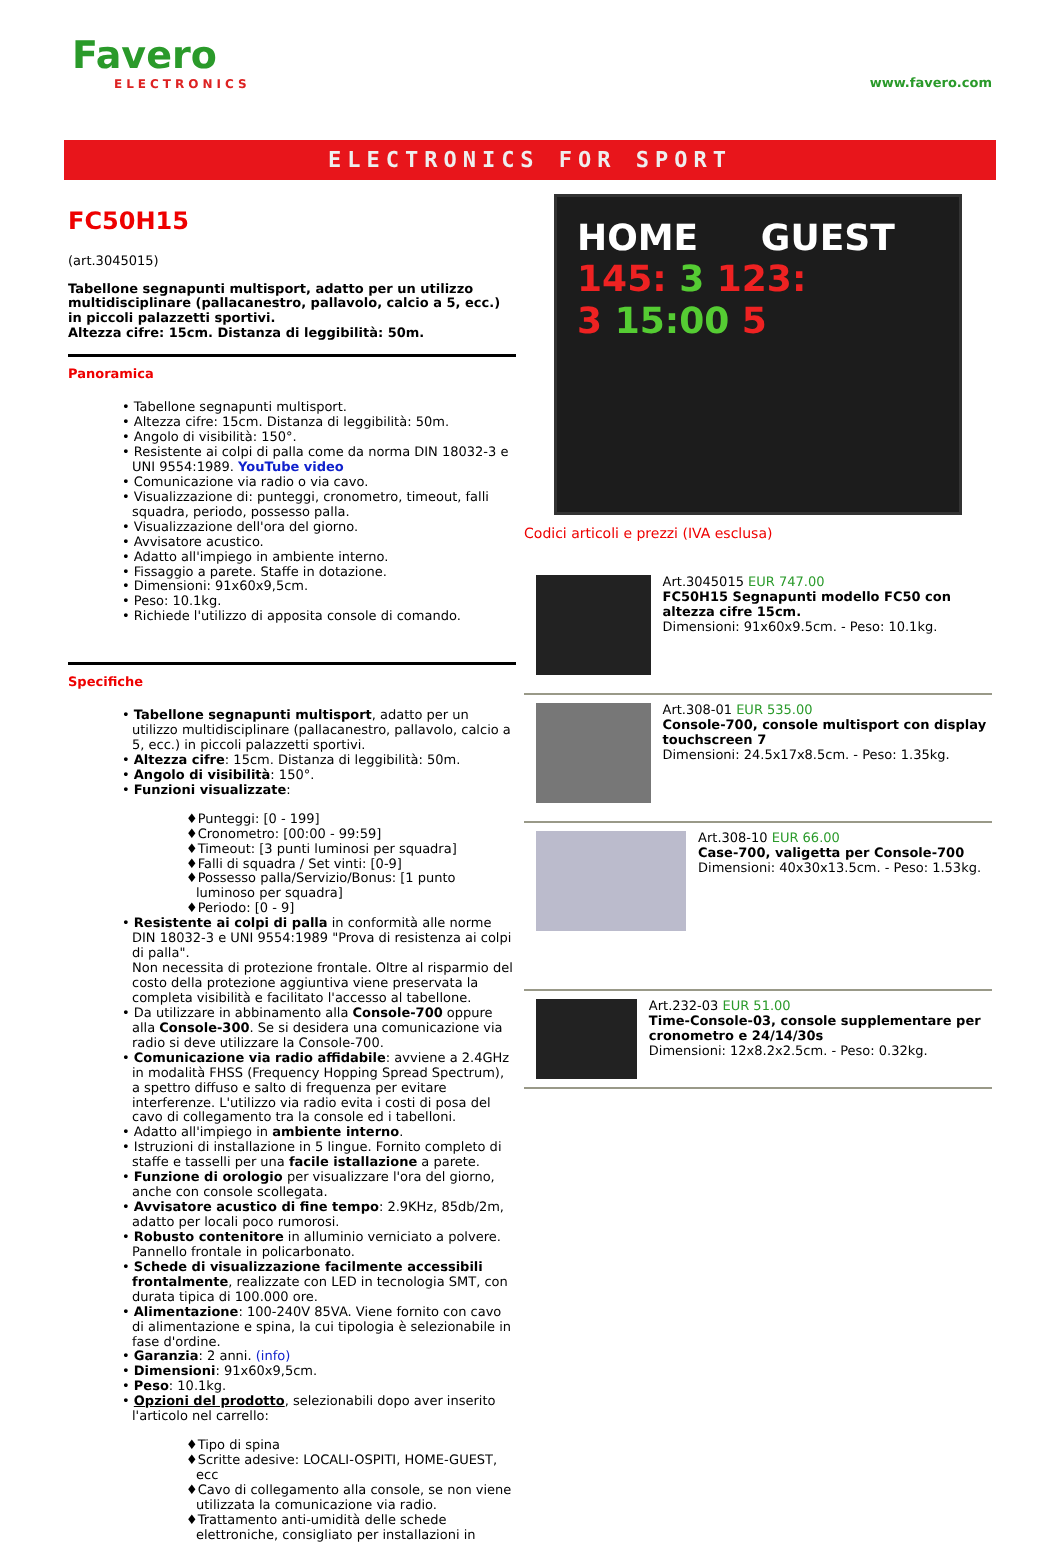Favero
ELECTRONICS
www.favero.com
ELECTRONICS FOR SPORT
FC50H15
(art.3045015)
Tabellone segnapunti multisport, adatto per un utilizzo multidisciplinare (pallacanestro, pallavolo, calcio a 5, ecc.) in piccoli palazzetti sportivi.
Altezza cifre: 15cm. Distanza di leggibilità: 50m.
Panoramica
• Tabellone segnapunti multisport.
• Altezza cifre: 15cm. Distanza di leggibilità: 50m.
• Angolo di visibilità: 150°.
• Resistente ai colpi di palla come da norma DIN 18032-3 e UNI 9554:1989. YouTube video
• Comunicazione via radio o via cavo.
• Visualizzazione di: punteggi, cronometro, timeout, falli squadra, periodo, possesso palla.
• Visualizzazione dell'ora del giorno.
• Avvisatore acustico.
• Adatto all'impiego in ambiente interno.
• Fissaggio a parete. Staffe in dotazione.
• Dimensioni: 91x60x9,5cm.
• Peso: 10.1kg.
• Richiede l'utilizzo di apposita console di comando.
Specifiche
• Tabellone segnapunti multisport, adatto per un utilizzo multidisciplinare (pallacanestro, pallavolo, calcio a 5, ecc.) in piccoli palazzetti sportivi.
• Altezza cifre: 15cm. Distanza di leggibilità: 50m.
• Angolo di visibilità: 150°.
• Funzioni visualizzate:
♦Punteggi: [0 - 199]
♦Cronometro: [00:00 - 99:59]
♦Timeout: [3 punti luminosi per squadra]
♦Falli di squadra / Set vinti: [0-9]
♦Possesso palla/Servizio/Bonus: [1 punto luminoso per squadra]
♦Periodo: [0 - 9]
• Resistente ai colpi di palla in conformità alle norme DIN 18032-3 e UNI 9554:1989 "Prova di resistenza ai colpi di palla".
Non necessita di protezione frontale. Oltre al risparmio del costo della protezione aggiuntiva viene preservata la completa visibilità e facilitato l'accesso al tabellone.
• Da utilizzare in abbinamento alla Console-700 oppure alla Console-300. Se si desidera una comunicazione via radio si deve utilizzare la Console-700.
• Comunicazione via radio affidabile: avviene a 2.4GHz in modalità FHSS (Frequency Hopping Spread Spectrum), a spettro diffuso e salto di frequenza per evitare interferenze. L'utilizzo via radio evita i costi di posa del cavo di collegamento tra la console ed i tabelloni.
• Adatto all'impiego in ambiente interno.
• Istruzioni di installazione in 5 lingue. Fornito completo di staffe e tasselli per una facile istallazione a parete.
• Funzione di orologio per visualizzare l'ora del giorno, anche con console scollegata.
• Avvisatore acustico di fine tempo: 2.9KHz, 85db/2m, adatto per locali poco rumorosi.
• Robusto contenitore in alluminio verniciato a polvere. Pannello frontale in policarbonato.
• Schede di visualizzazione facilmente accessibili frontalmente, realizzate con LED in tecnologia SMT, con durata tipica di 100.000 ore.
• Alimentazione: 100-240V 85VA. Viene fornito con cavo di alimentazione e spina, la cui tipologia è selezionabile in fase d'ordine.
• Garanzia: 2 anni. (info)
• Dimensioni: 91x60x9,5cm.
• Peso: 10.1kg.
• Opzioni del prodotto, selezionabili dopo aver inserito l'articolo nel carrello:
♦Tipo di spina
♦Scritte adesive: LOCALI-OSPITI, HOME-GUEST, ecc
♦Cavo di collegamento alla console, se non viene utilizzata la comunicazione via radio.
♦Trattamento anti-umidità delle schede elettroniche, consigliato per installazioni in
HOME GUEST
145: 3 123:
3 15:00 5
Codici articoli e prezzi (IVA esclusa)
Art.3045015 EUR 747.00
FC50H15 Segnapunti modello FC50 con altezza cifre 15cm.
Dimensioni: 91x60x9.5cm. - Peso: 10.1kg.
Art.308-01 EUR 535.00
Console-700, console multisport con display touchscreen 7
Dimensioni: 24.5x17x8.5cm. - Peso: 1.35kg.
Art.308-10 EUR 66.00
Case-700, valigetta per Console-700
Dimensioni: 40x30x13.5cm. - Peso: 1.53kg.
Art.232-03 EUR 51.00
Time-Console-03, console supplementare per cronometro e 24/14/30s
Dimensioni: 12x8.2x2.5cm. - Peso: 0.32kg.